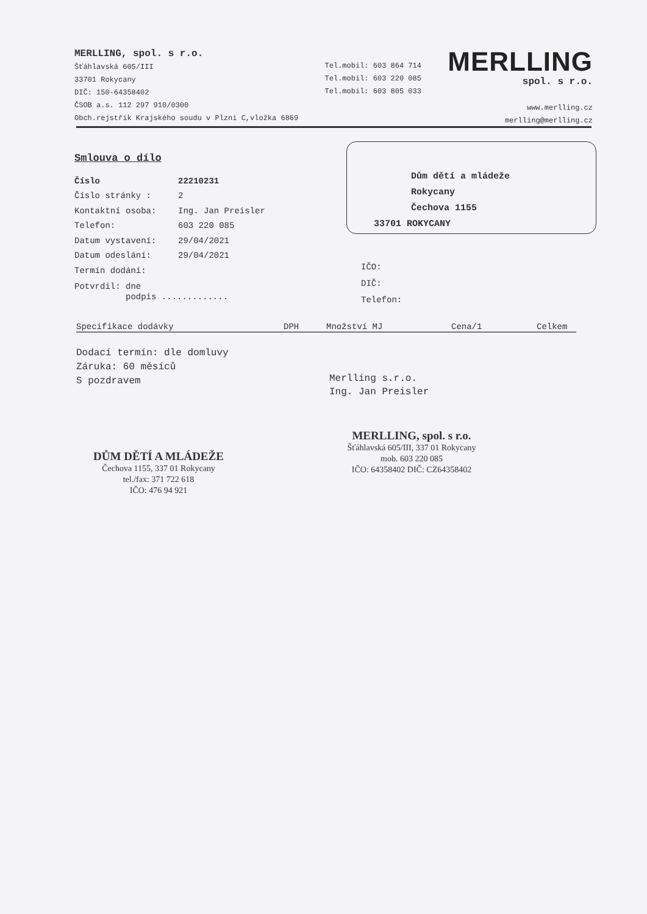MERLLING, spol. s r.o.
Šťáhlavská 605/III
33701 Rokycany
DIČ: 150-64358402
ČSOB a.s. 112 297 910/0300
Obch.rejstřík Krajského soudu v Plzni C,vložka 6869
Tel.mobil: 603 864 714
Tel.mobil: 603 220 085
Tel.mobil: 603 805 033
MERLLING
spol. s r.o.
www.merlling.cz
merlling@merlling.cz
Smlouva o dílo
Číslo 22210231
Číslo stránky : 2
Kontaktní osoba: Ing. Jan Preisler
Telefon: 603 220 085
Datum vystavení: 29/04/2021
Datum odeslání: 29/04/2021
Termín dodání:
Potvrdil: dne
podpis .............
Dům dětí a mládeže
Rokycany
Čechova 1155
33701 ROKYCANY
IČO:
DIČ:
Telefon:
Specifikace dodávky DPH Množství MJ Cena/1 Celkem
Dodací termín: dle domluvy
Záruka: 60 měsíců
S pozdravem
Merlling s.r.o.
Ing. Jan Preisler
DŮM DĚTÍ A MLÁDEŽE
Čechova 1155, 337 01 Rokycany
tel./fax: 371 722 618
IČO: 476 94 921
MERLLING, spol. s r.o.
Šťáhlavská 605/III, 337 01 Rokycany
mob. 603 220 085
IČO: 64358402 DIČ: CZ64358402